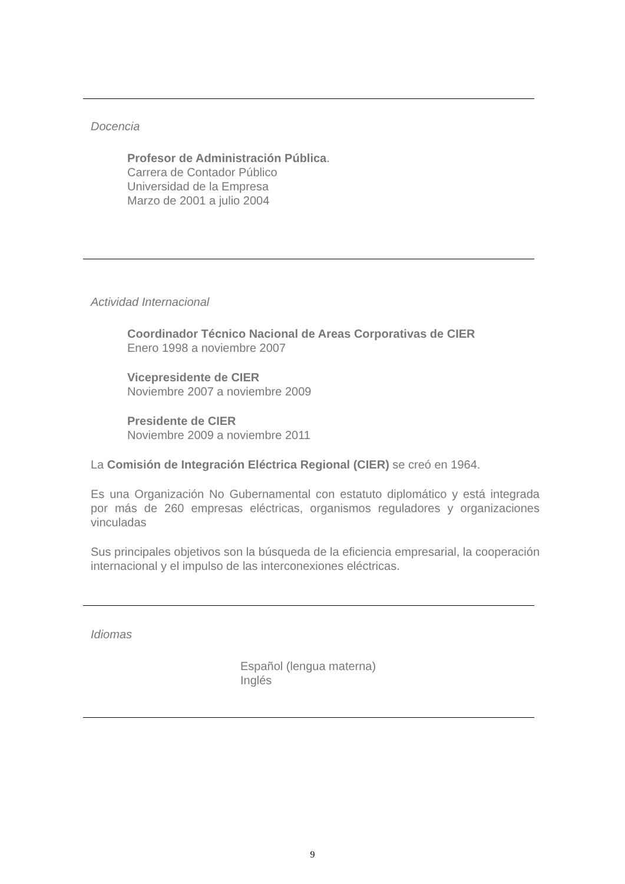Docencia
Profesor de Administración Pública.
Carrera de Contador Público
Universidad de la Empresa
Marzo de 2001 a julio 2004
Actividad Internacional
Coordinador Técnico Nacional de Areas Corporativas de CIER
Enero 1998 a noviembre 2007
Vicepresidente de CIER
Noviembre 2007 a noviembre 2009
Presidente de CIER
Noviembre 2009 a noviembre 2011
La Comisión de Integración Eléctrica Regional (CIER) se creó en 1964.
Es una Organización No Gubernamental con estatuto diplomático y está integrada por más de 260 empresas eléctricas, organismos reguladores y organizaciones vinculadas
Sus principales objetivos son la búsqueda de la eficiencia empresarial, la cooperación internacional y el impulso de las interconexiones eléctricas.
Idiomas
Español (lengua materna)
Inglés
9